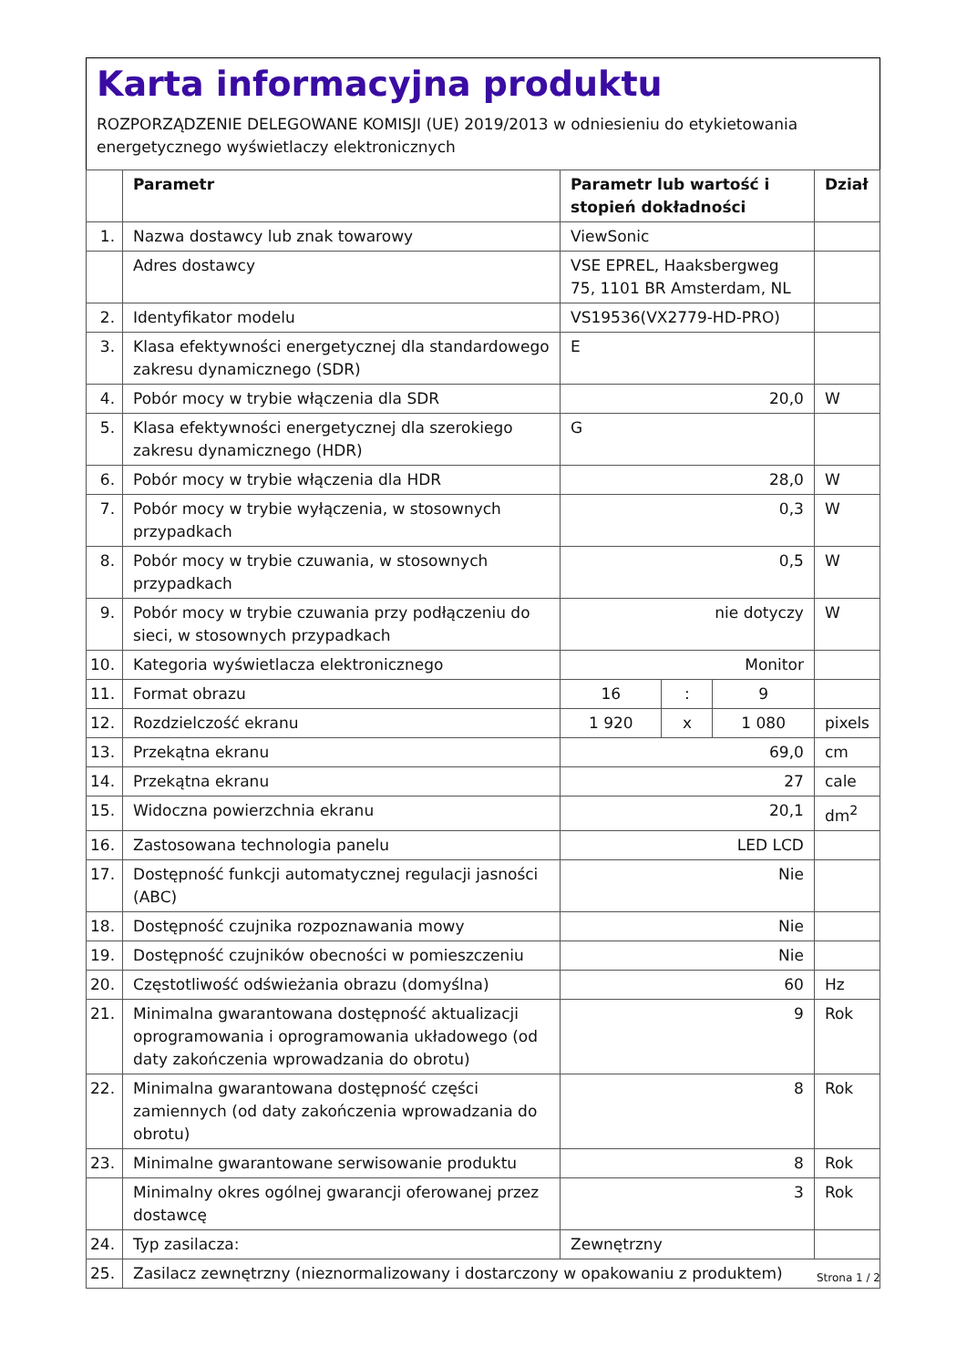Karta informacyjna produktu
ROZPORZĄDZENIE DELEGOWANE KOMISJI (UE) 2019/2013 w odniesieniu do etykietowania energetycznego wyświetlaczy elektronicznych
| | Parametr | Parametr lub wartość i stopień dokładności | | | Dział |
| --- | --- | --- | --- | --- | --- |
| 1. | Nazwa dostawcy lub znak towarowy | ViewSonic | | | |
| | Adres dostawcy | VSE EPREL, Haaksbergweg 75, 1101 BR Amsterdam, NL | | | |
| 2. | Identyfikator modelu | VS19536(VX2779-HD-PRO) | | | |
| 3. | Klasa efektywności energetycznej dla standardowego zakresu dynamicznego (SDR) | E | | | |
| 4. | Pobór mocy w trybie włączenia dla SDR | 20,0 | | | W |
| 5. | Klasa efektywności energetycznej dla szerokiego zakresu dynamicznego (HDR) | G | | | |
| 6. | Pobór mocy w trybie włączenia dla HDR | 28,0 | | | W |
| 7. | Pobór mocy w trybie wyłączenia, w stosownych przypadkach | 0,3 | | | W |
| 8. | Pobór mocy w trybie czuwania, w stosownych przypadkach | 0,5 | | | W |
| 9. | Pobór mocy w trybie czuwania przy podłączeniu do sieci, w stosownych przypadkach | nie dotyczy | | | W |
| 10. | Kategoria wyświetlacza elektronicznego | Monitor | | | |
| 11. | Format obrazu | 16 | : | 9 | |
| 12. | Rozdzielczość ekranu | 1 920 | x | 1 080 | pixels |
| 13. | Przekątna ekranu | 69,0 | | | cm |
| 14. | Przekątna ekranu | 27 | | | cale |
| 15. | Widoczna powierzchnia ekranu | 20,1 | | | dm<sup>2</sup> |
| 16. | Zastosowana technologia panelu | LED LCD | | | |
| 17. | Dostępność funkcji automatycznej regulacji jasności (ABC) | Nie | | | |
| 18. | Dostępność czujnika rozpoznawania mowy | Nie | | | |
| 19. | Dostępność czujników obecności w pomieszczeniu | Nie | | | |
| 20. | Częstotliwość odświeżania obrazu (domyślna) | 60 | | | Hz |
| 21. | Minimalna gwarantowana dostępność aktualizacji oprogramowania i oprogramowania układowego (od daty zakończenia wprowadzania do obrotu) | 9 | | | Rok |
| 22. | Minimalna gwarantowana dostępność części zamiennych (od daty zakończenia wprowadzania do obrotu) | 8 | | | Rok |
| 23. | Minimalne gwarantowane serwisowanie produktu | 8 | | | Rok |
| | Minimalny okres ogólnej gwarancji oferowanej przez dostawcę | 3 | | | Rok |
| 24. | Typ zasilacza: | Zewnętrzny | | | |
| 25. | Zasilacz zewnętrzny (nieznormalizowany i dostarczony w opakowaniu z produktem) | | | | |
Strona 1 / 2